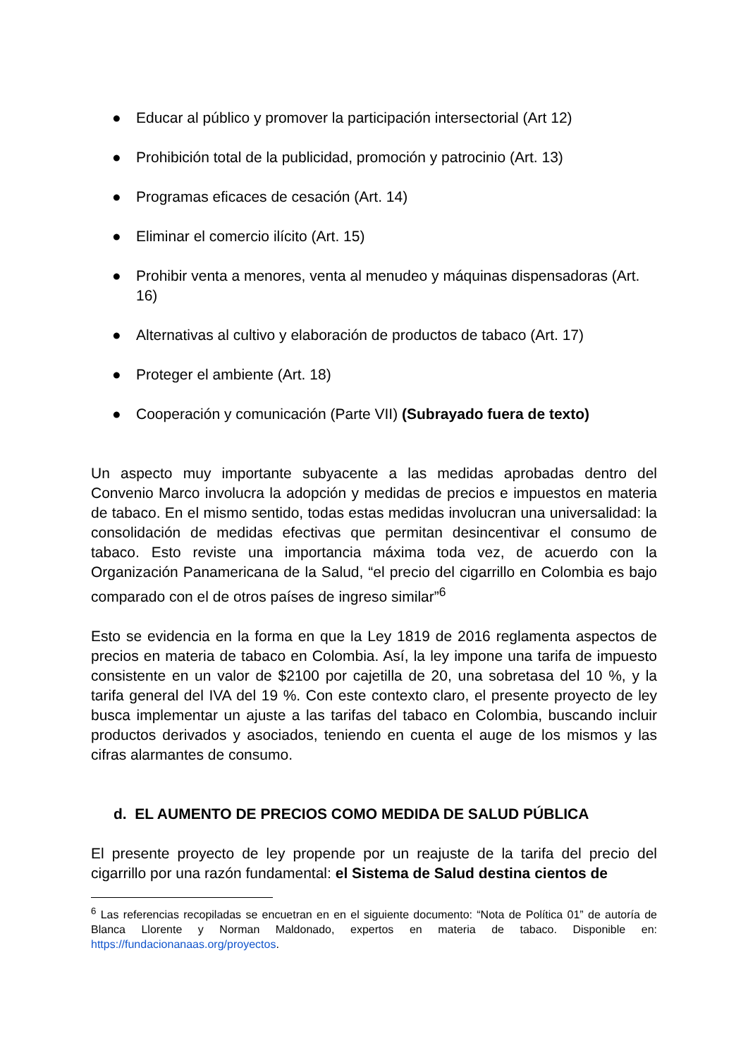● Educar al público y promover la participación intersectorial (Art 12)
● Prohibición total de la publicidad, promoción y patrocinio (Art. 13)
● Programas eficaces de cesación (Art. 14)
● Eliminar el comercio ilícito (Art. 15)
● Prohibir venta a menores, venta al menudeo y máquinas dispensadoras (Art. 16)
● Alternativas al cultivo y elaboración de productos de tabaco (Art. 17)
● Proteger el ambiente (Art. 18)
● Cooperación y comunicación (Parte VII) (Subrayado fuera de texto)
Un aspecto muy importante subyacente a las medidas aprobadas dentro del Convenio Marco involucra la adopción y medidas de precios e impuestos en materia de tabaco. En el mismo sentido, todas estas medidas involucran una universalidad: la consolidación de medidas efectivas que permitan desincentivar el consumo de tabaco. Esto reviste una importancia máxima toda vez, de acuerdo con la Organización Panamericana de la Salud, “el precio del cigarrillo en Colombia es bajo comparado con el de otros países de ingreso similar”<sup>6</sup>
Esto se evidencia en la forma en que la Ley 1819 de 2016 reglamenta aspectos de precios en materia de tabaco en Colombia. Así, la ley impone una tarifa de impuesto consistente en un valor de $2100 por cajetilla de 20, una sobretasa del 10 %, y la tarifa general del IVA del 19 %. Con este contexto claro, el presente proyecto de ley busca implementar un ajuste a las tarifas del tabaco en Colombia, buscando incluir productos derivados y asociados, teniendo en cuenta el auge de los mismos y las cifras alarmantes de consumo.
d. EL AUMENTO DE PRECIOS COMO MEDIDA DE SALUD PÚBLICA
El presente proyecto de ley propende por un reajuste de la tarifa del precio del cigarrillo por una razón fundamental: el Sistema de Salud destina cientos de
<sup>6</sup> Las referencias recopiladas se encuetran en en el siguiente documento: “Nota de Política 01” de autoría de Blanca Llorente y Norman Maldonado, expertos en materia de tabaco. Disponible en: https://fundacionanaas.org/proyectos.